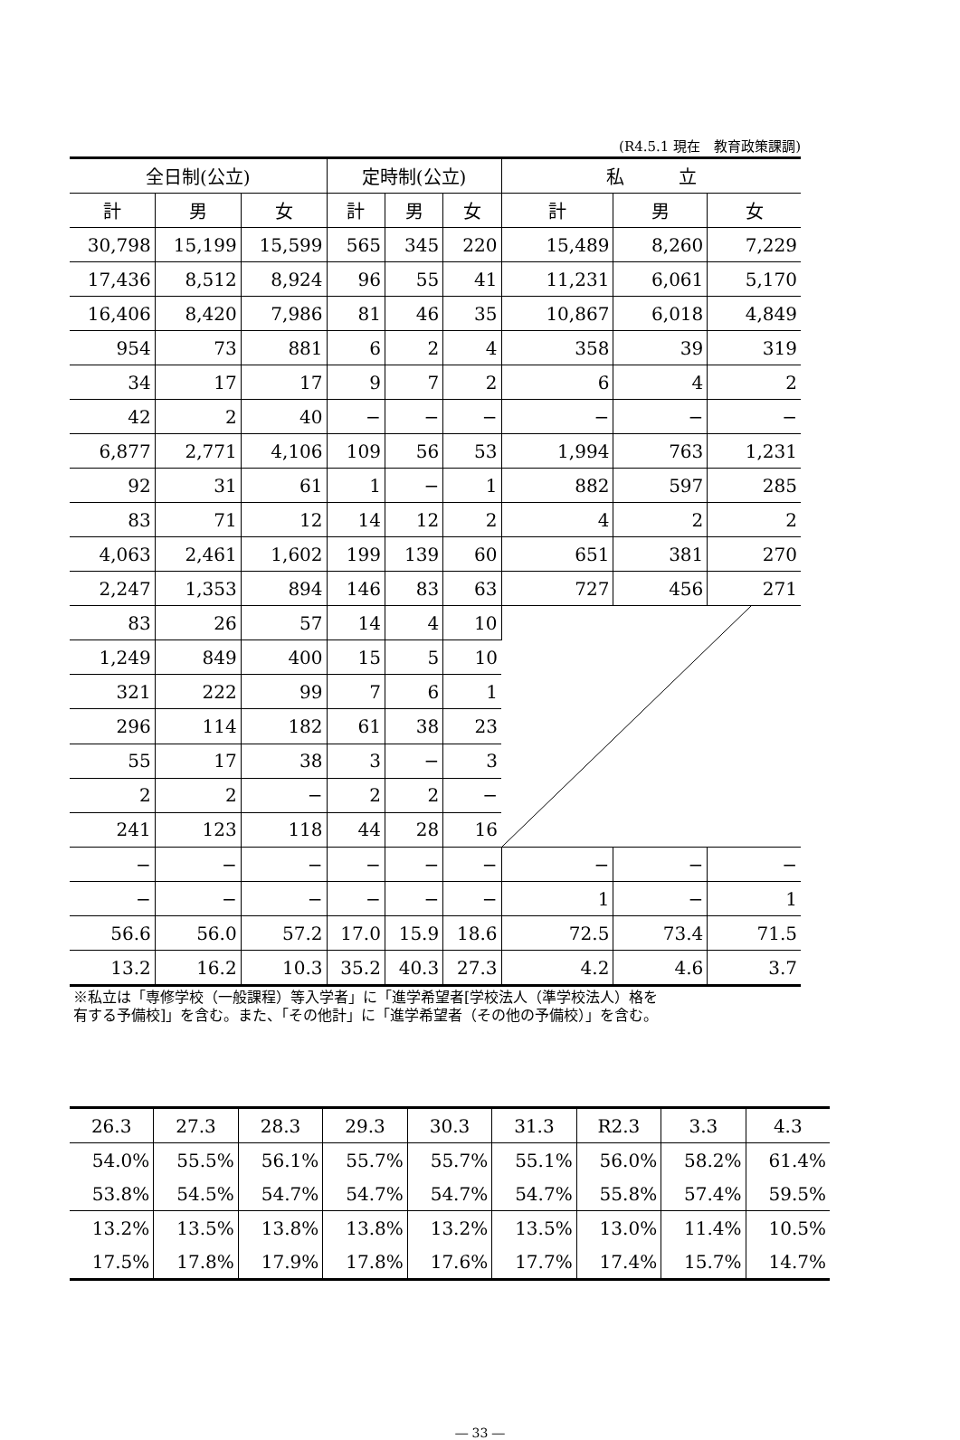(R4.5.1 現在　教育政策課調)
| 全日制(公立) | | | 定時制(公立) | | | 私 立 | | |
| --- | --- | --- | --- | --- | --- | --- | --- | --- |
| 計 | 男 | 女 | 計 | 男 | 女 | 計 | 男 | 女 |
| 30,798 | 15,199 | 15,599 | 565 | 345 | 220 | 15,489 | 8,260 | 7,229 |
| 17,436 | 8,512 | 8,924 | 96 | 55 | 41 | 11,231 | 6,061 | 5,170 |
| 16,406 | 8,420 | 7,986 | 81 | 46 | 35 | 10,867 | 6,018 | 4,849 |
| 954 | 73 | 881 | 6 | 2 | 4 | 358 | 39 | 319 |
| 34 | 17 | 17 | 9 | 7 | 2 | 6 | 4 | 2 |
| 42 | 2 | 40 | − | − | − | − | − | − |
| 6,877 | 2,771 | 4,106 | 109 | 56 | 53 | 1,994 | 763 | 1,231 |
| 92 | 31 | 61 | 1 | − | 1 | 882 | 597 | 285 |
| 83 | 71 | 12 | 14 | 12 | 2 | 4 | 2 | 2 |
| 4,063 | 2,461 | 1,602 | 199 | 139 | 60 | 651 | 381 | 270 |
| 2,247 | 1,353 | 894 | 146 | 83 | 63 | 727 | 456 | 271 |
| 83 | 26 | 57 | 14 | 4 | 10 | | | |
| 1,249 | 849 | 400 | 15 | 5 | 10 | | | |
| 321 | 222 | 99 | 7 | 6 | 1 | | | |
| 296 | 114 | 182 | 61 | 38 | 23 | | | |
| 55 | 17 | 38 | 3 | − | 3 | | | |
| 2 | 2 | − | 2 | 2 | − | | | |
| 241 | 123 | 118 | 44 | 28 | 16 | | | |
| − | − | − | − | − | − | − | − | − |
| − | − | − | − | − | − | 1 | − | 1 |
| 56.6 | 56.0 | 57.2 | 17.0 | 15.9 | 18.6 | 72.5 | 73.4 | 71.5 |
| 13.2 | 16.2 | 10.3 | 35.2 | 40.3 | 27.3 | 4.2 | 4.6 | 3.7 |
※私立は「専修学校（一般課程）等入学者」に「進学希望者[学校法人（準学校法人）格を
有する予備校]」を含む。また、「その他計」に「進学希望者（その他の予備校）」を含む。
| 26.3 | 27.3 | 28.3 | 29.3 | 30.3 | 31.3 | R2.3 | 3.3 | 4.3 |
| 54.0% | 55.5% | 56.1% | 55.7% | 55.7% | 55.1% | 56.0% | 58.2% | 61.4% |
| 53.8% | 54.5% | 54.7% | 54.7% | 54.7% | 54.7% | 55.8% | 57.4% | 59.5% |
| 13.2% | 13.5% | 13.8% | 13.8% | 13.2% | 13.5% | 13.0% | 11.4% | 10.5% |
| 17.5% | 17.8% | 17.9% | 17.8% | 17.6% | 17.7% | 17.4% | 15.7% | 14.7% |
― 33 ―